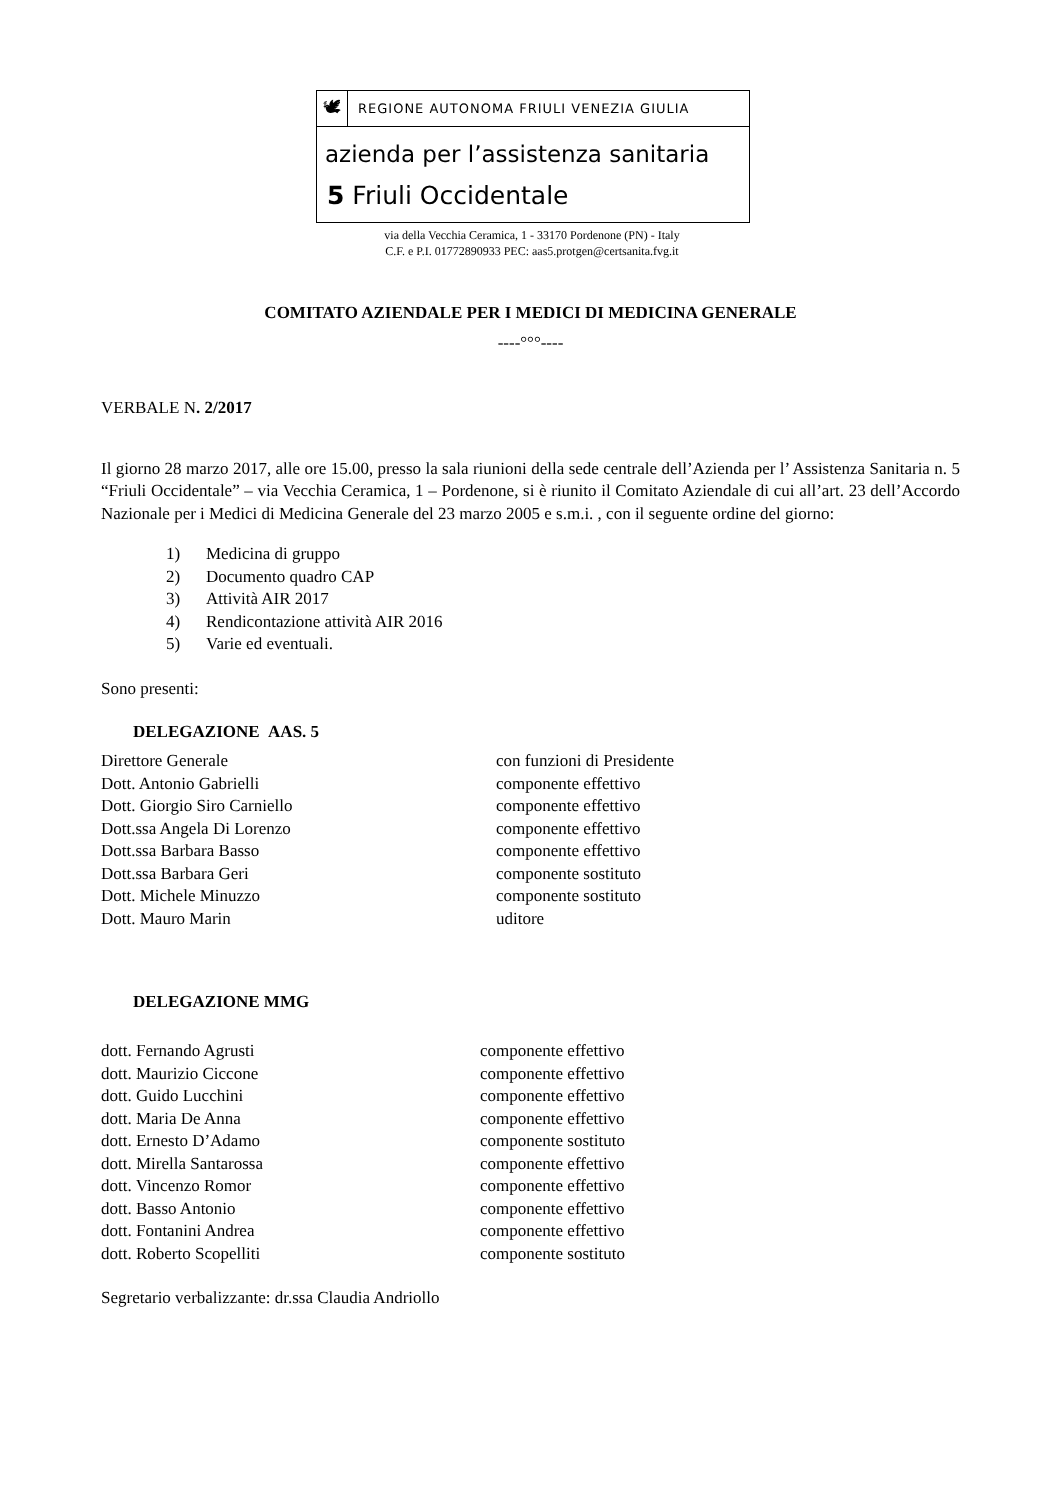🕊
REGIONE AUTONOMA FRIULI VENEZIA GIULIA
azienda per l’assistenza sanitaria
5 Friuli Occidentale
via della Vecchia Ceramica, 1 - 33170 Pordenone (PN) - Italy
C.F. e P.I. 01772890933 PEC: aas5.protgen@certsanita.fvg.it
COMITATO AZIENDALE PER I MEDICI DI MEDICINA GENERALE
----°°°----
VERBALE N. 2/2017
Il giorno 28 marzo 2017, alle ore 15.00, presso la sala riunioni della sede centrale dell’Azienda per l’ Assistenza Sanitaria n. 5 “Friuli Occidentale” – via Vecchia Ceramica, 1 – Pordenone, si è riunito il Comitato Aziendale di cui all’art. 23 dell’Accordo Nazionale per i Medici di Medicina Generale del 23 marzo 2005 e s.m.i. , con il seguente ordine del giorno:
1) Medicina di gruppo
2) Documento quadro CAP
3) Attività AIR 2017
4) Rendicontazione attività AIR 2016
5) Varie ed eventuali.
Sono presenti:
DELEGAZIONE AAS. 5
| Direttore Generale | con funzioni di Presidente |
| Dott. Antonio Gabrielli | componente effettivo |
| Dott. Giorgio Siro Carniello | componente effettivo |
| Dott.ssa Angela Di Lorenzo | componente effettivo |
| Dott.ssa Barbara Basso | componente effettivo |
| Dott.ssa Barbara Geri | componente sostituto |
| Dott. Michele Minuzzo | componente sostituto |
| Dott. Mauro Marin | uditore |
DELEGAZIONE MMG
| dott. Fernando Agrusti | componente effettivo |
| dott. Maurizio Ciccone | componente effettivo |
| dott. Guido Lucchini | componente effettivo |
| dott. Maria De Anna | componente effettivo |
| dott. Ernesto D’Adamo | componente sostituto |
| dott. Mirella Santarossa | componente effettivo |
| dott. Vincenzo Romor | componente effettivo |
| dott. Basso Antonio | componente effettivo |
| dott. Fontanini Andrea | componente effettivo |
| dott. Roberto Scopelliti | componente sostituto |
Segretario verbalizzante: dr.ssa Claudia Andriollo